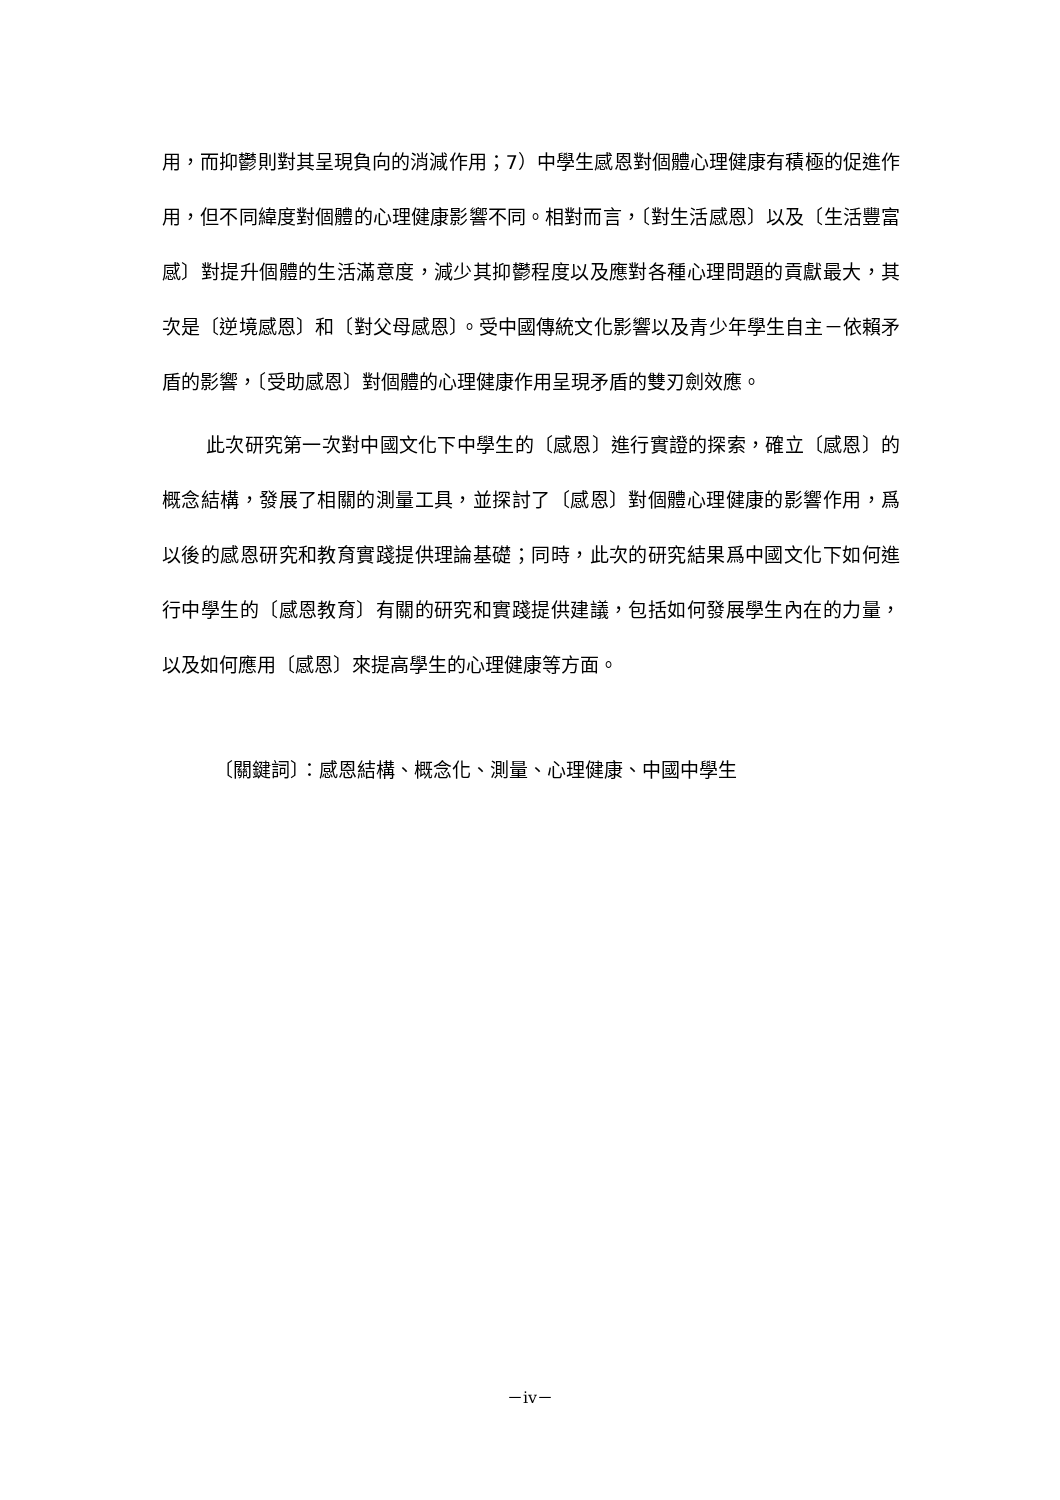用，而抑鬱則對其呈現負向的消減作用；7）中學生感恩對個體心理健康有積極的促進作用，但不同緯度對個體的心理健康影響不同。相對而言，〔對生活感恩〕以及〔生活豐富感〕對提升個體的生活滿意度，減少其抑鬱程度以及應對各種心理問題的貢獻最大，其次是〔逆境感恩〕和〔對父母感恩〕。受中國傳統文化影響以及青少年學生自主－依賴矛盾的影響，〔受助感恩〕對個體的心理健康作用呈現矛盾的雙刃劍效應。
此次研究第一次對中國文化下中學生的〔感恩〕進行實證的探索，確立〔感恩〕的概念結構，發展了相關的測量工具，並探討了〔感恩〕對個體心理健康的影響作用，爲以後的感恩研究和教育實踐提供理論基礎；同時，此次的研究結果爲中國文化下如何進行中學生的〔感恩教育〕有關的研究和實踐提供建議，包括如何發展學生內在的力量，以及如何應用〔感恩〕來提高學生的心理健康等方面。
〔關鍵詞〕：感恩結構、概念化、測量、心理健康、中國中學生
－iv－